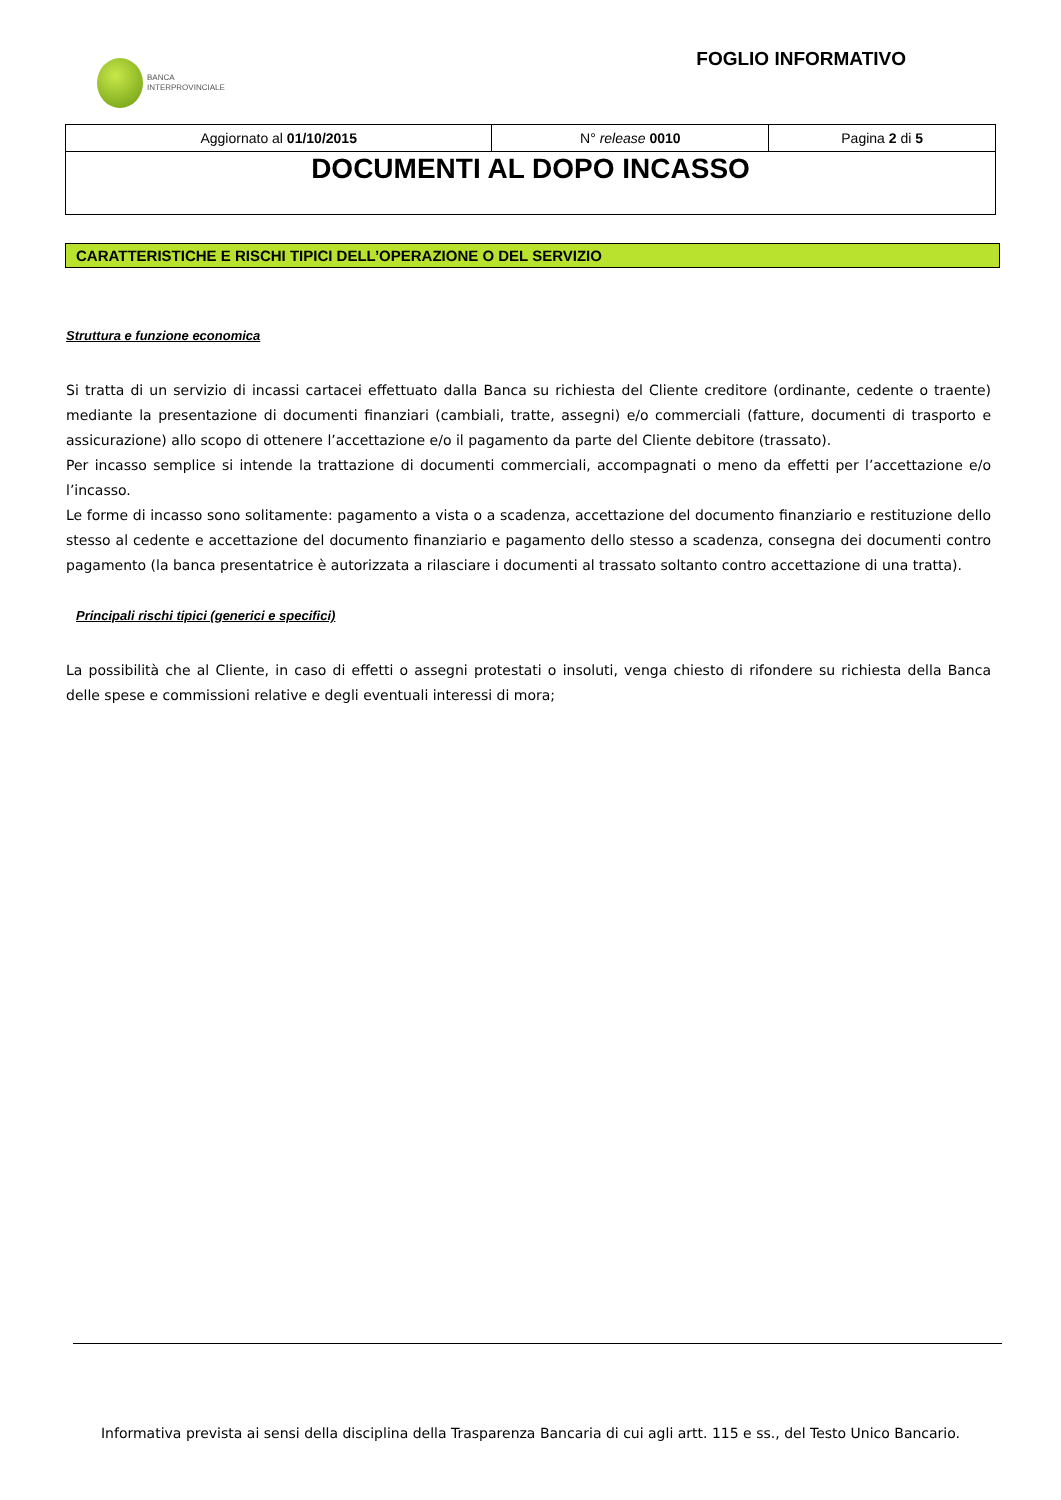BANCA
INTERPROVINCIALE
FOGLIO INFORMATIVO
| Aggiornato al 01/10/2015 | N° release 0010 | Pagina 2 di 5 |
| DOCUMENTI AL DOPO INCASSO | | |
CARATTERISTICHE E RISCHI TIPICI DELL’OPERAZIONE O DEL SERVIZIO
Struttura e funzione economica
Si tratta di un servizio di incassi cartacei effettuato dalla Banca su richiesta del Cliente creditore (ordinante, cedente o traente) mediante la presentazione di documenti finanziari (cambiali, tratte, assegni) e/o commerciali (fatture, documenti di trasporto e assicurazione) allo scopo di ottenere l’accettazione e/o il pagamento da parte del Cliente debitore (trassato).
Per incasso semplice si intende la trattazione di documenti commerciali, accompagnati o meno da effetti per l’accettazione e/o l’incasso.
Le forme di incasso sono solitamente: pagamento a vista o a scadenza, accettazione del documento finanziario e restituzione dello stesso al cedente e accettazione del documento finanziario e pagamento dello stesso a scadenza, consegna dei documenti contro pagamento (la banca presentatrice è autorizzata a rilasciare i documenti al trassato soltanto contro accettazione di una tratta).
Principali rischi tipici (generici e specifici)
La possibilità che al Cliente, in caso di effetti o assegni protestati o insoluti, venga chiesto di rifondere su richiesta della Banca delle spese e commissioni relative e degli eventuali interessi di mora;
Informativa prevista ai sensi della disciplina della Trasparenza Bancaria di cui agli artt. 115 e ss., del Testo Unico Bancario.